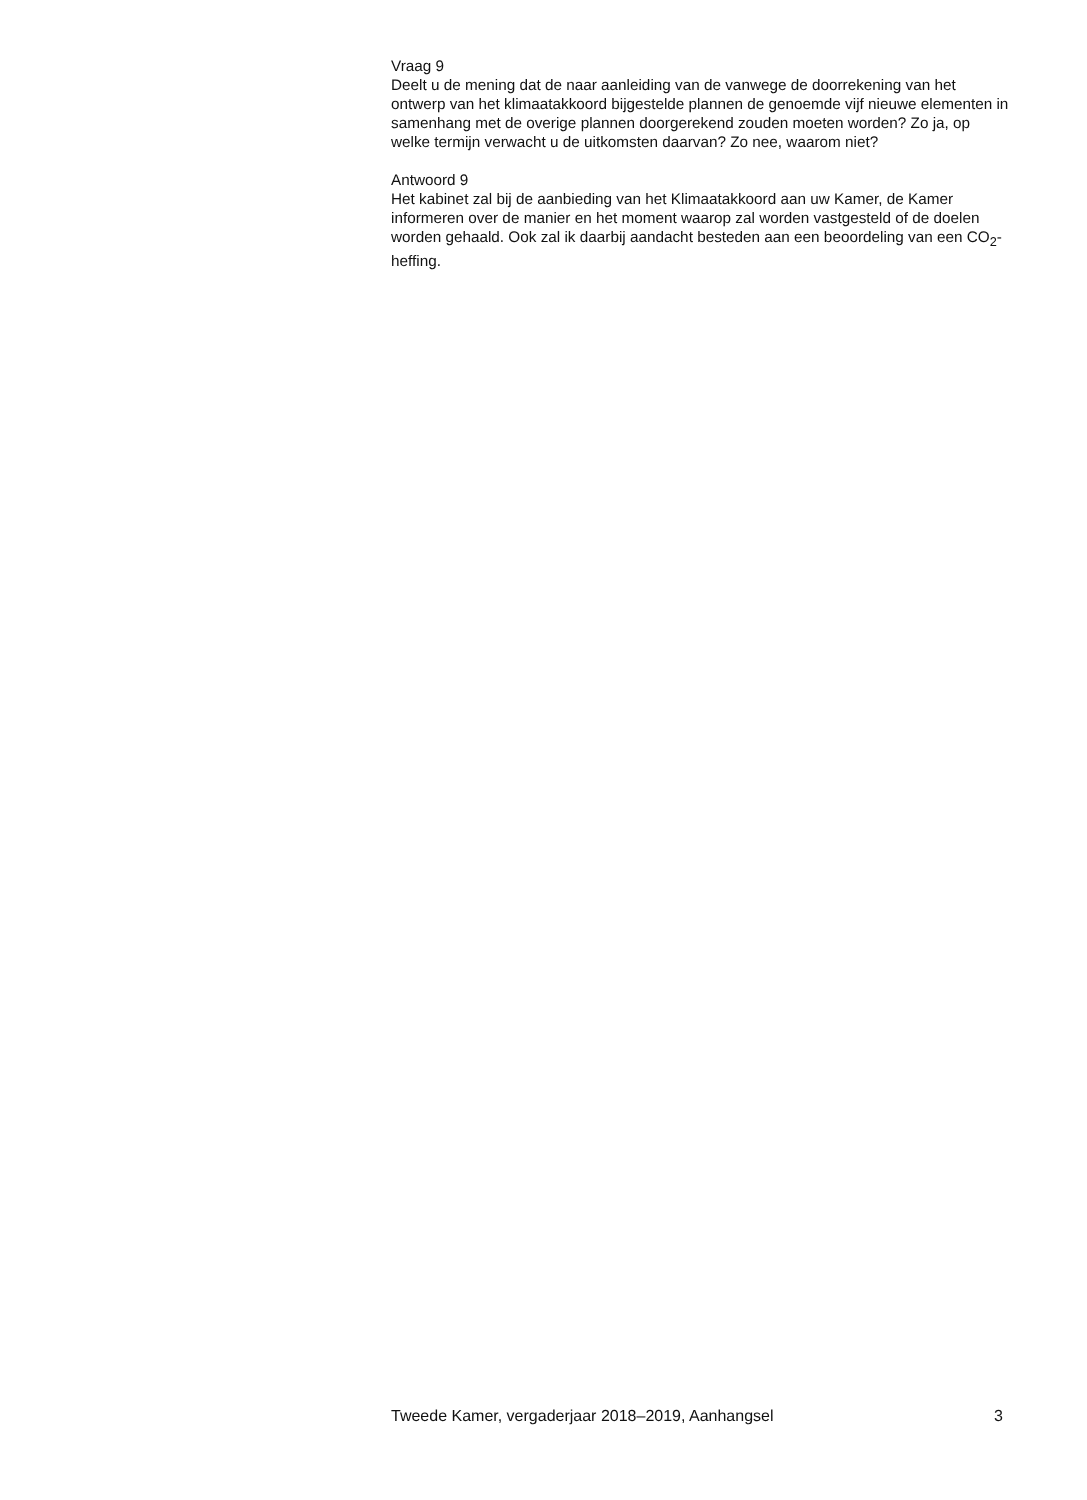Vraag 9
Deelt u de mening dat de naar aanleiding van de vanwege de doorrekening van het ontwerp van het klimaatakkoord bijgestelde plannen de genoemde vijf nieuwe elementen in samenhang met de overige plannen doorgerekend zouden moeten worden? Zo ja, op welke termijn verwacht u de uitkomsten daarvan? Zo nee, waarom niet?
Antwoord 9
Het kabinet zal bij de aanbieding van het Klimaatakkoord aan uw Kamer, de Kamer informeren over de manier en het moment waarop zal worden vastgesteld of de doelen worden gehaald. Ook zal ik daarbij aandacht besteden aan een beoordeling van een CO<sub>2</sub>-heffing.
Tweede Kamer, vergaderjaar 2018–2019, Aanhangsel 3